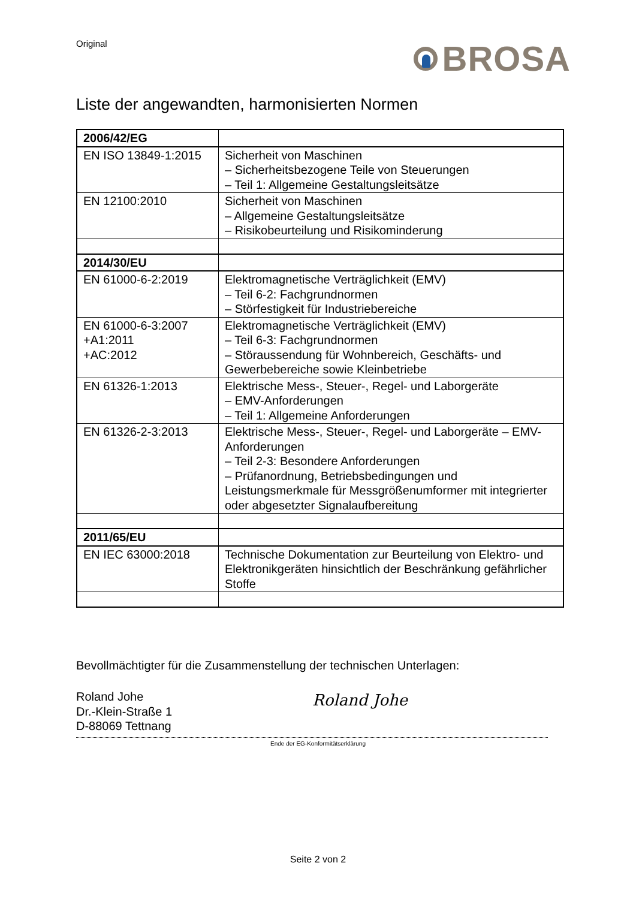Original
BROSA
Liste der angewandten, harmonisierten Normen
| 2006/42/EG | |
| EN ISO 13849-1:2015 | Sicherheit von Maschinen – Sicherheitsbezogene Teile von Steuerungen – Teil 1: Allgemeine Gestaltungsleitsätze |
| EN 12100:2010 | Sicherheit von Maschinen – Allgemeine Gestaltungsleitsätze – Risikobeurteilung und Risikominderung |
| 2014/30/EU | |
| EN 61000-6-2:2019 | Elektromagnetische Verträglichkeit (EMV) – Teil 6-2: Fachgrundnormen – Störfestigkeit für Industriebereiche |
| EN 61000-6-3:2007 +A1:2011 +AC:2012 | Elektromagnetische Verträglichkeit (EMV) – Teil 6-3: Fachgrundnormen – Störaussendung für Wohnbereich, Geschäfts- und Gewerbebereiche sowie Kleinbetriebe |
| EN 61326-1:2013 | Elektrische Mess-, Steuer-, Regel- und Laborgeräte – EMV-Anforderungen – Teil 1: Allgemeine Anforderungen |
| EN 61326-2-3:2013 | Elektrische Mess-, Steuer-, Regel- und Laborgeräte – EMV-Anforderungen – Teil 2-3: Besondere Anforderungen – Prüfanordnung, Betriebsbedingungen und Leistungsmerkmale für Messgrößenumformer mit integrierter oder abgesetzter Signalaufbereitung |
| 2011/65/EU | |
| EN IEC 63000:2018 | Technische Dokumentation zur Beurteilung von Elektro- und Elektronikgeräten hinsichtlich der Beschränkung gefährlicher Stoffe |
Bevollmächtigter für die Zusammenstellung der technischen Unterlagen:
Roland Johe
Dr.-Klein-Straße 1
D-88069 Tettnang
Roland Johe
Ende der EG-Konformitätserklärung
Seite 2 von 2